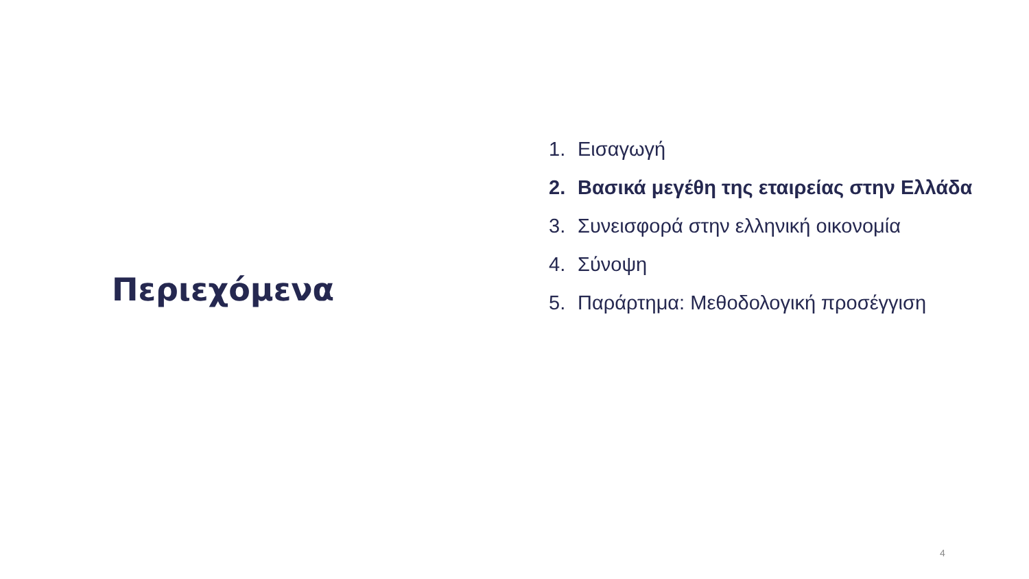Περιεχόμενα
1. Εισαγωγή
2. Βασικά μεγέθη της εταιρείας στην Ελλάδα
3. Συνεισφορά στην ελληνική οικονομία
4. Σύνοψη
5. Παράρτημα: Μεθοδολογική προσέγγιση
4